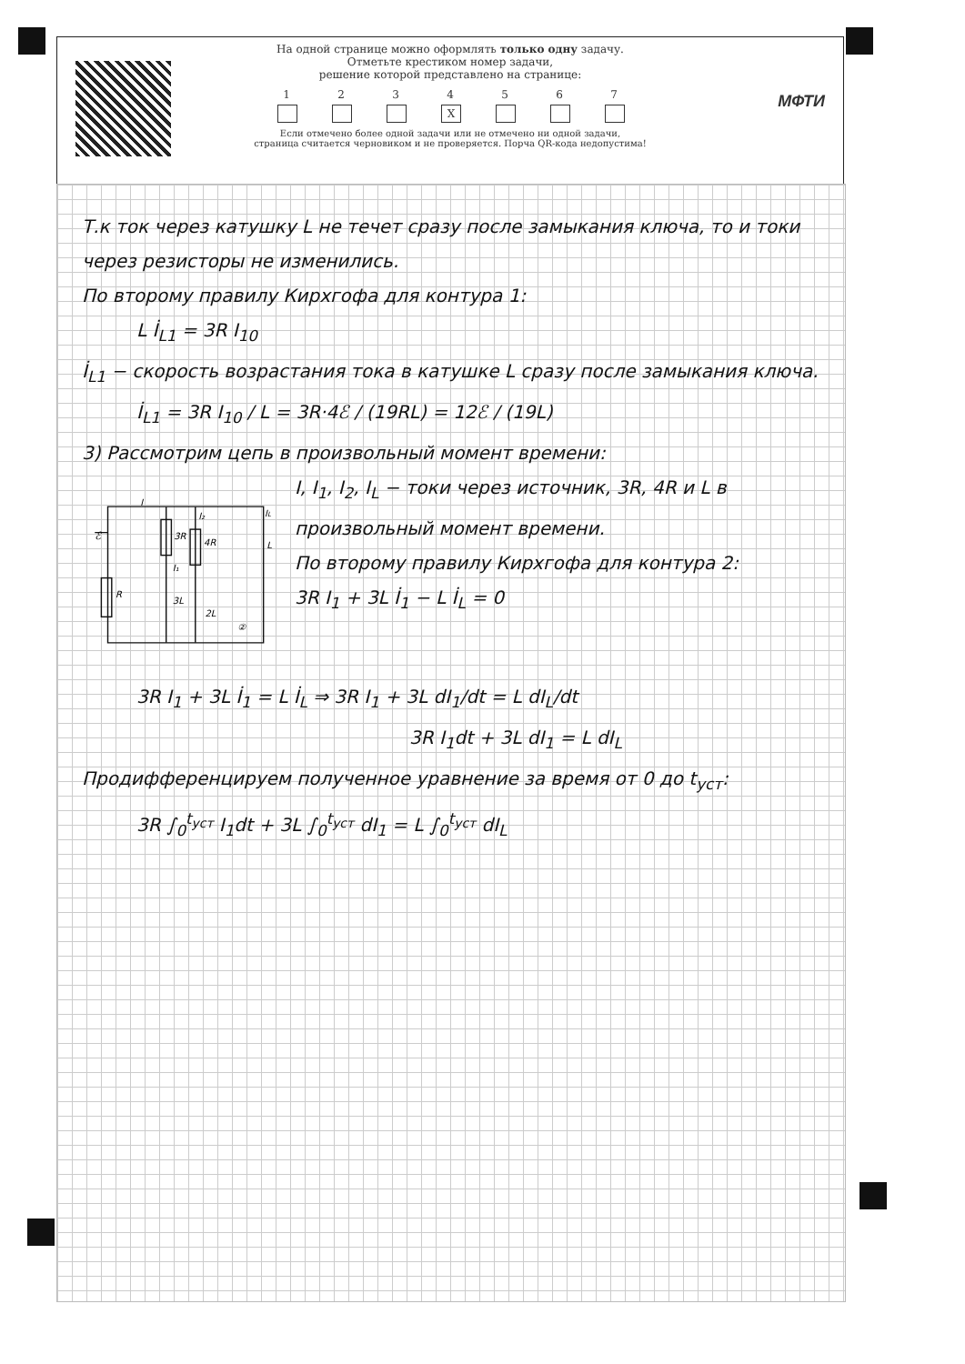МФТИ
На одной странице можно оформлять только одну задачу.
Отметьте крестиком номер задачи,
решение которой представлено на странице:
1 2 3 4
X
5 6 7
Если отмечено более одной задачи или не отмечено ни одной задачи,
страница считается черновиком и не проверяется. Порча QR-кода недопустима!
Т.к ток через катушку L не течет сразу после замыкания ключа, то и токи через резисторы не изменились.
По второму правилу Кирхгофа для контура 1:
L İ<sub>L1</sub> = 3R I<sub>10</sub>
İ<sub>L1</sub> − скорость возрастания тока в катушке L сразу после замыкания ключа.
İ<sub>L1</sub> = 3R I<sub>10</sub> / L = 3R·4ℰ / (19RL) = 12ℰ / (19L)
3) Рассмотрим цепь в произвольный момент времени:
ℰ
R
3R
4R
L
3L
2L
I
I₁
I₂
IL
②
I, I<sub>1</sub>, I<sub>2</sub>, I<sub>L</sub> − токи через источник, 3R, 4R и L в произвольный момент времени.
По второму правилу Кирхгофа для контура 2:
3R I<sub>1</sub> + 3L İ<sub>1</sub> − L İ<sub>L</sub> = 0
3R I<sub>1</sub> + 3L İ<sub>1</sub> = L İ<sub>L</sub> ⇒ 3R I<sub>1</sub> + 3L dI<sub>1</sub>/dt = L dI<sub>L</sub>/dt
3R I<sub>1</sub>dt + 3L dI<sub>1</sub> = L dI<sub>L</sub>
Продифференцируем полученное уравнение за время от 0 до t<sub>уст</sub>:
3R ∫<sub>0</sub><sup>t<sub>уст</sub></sup> I<sub>1</sub>dt + 3L ∫<sub>0</sub><sup>t<sub>уст</sub></sup> dI<sub>1</sub> = L ∫<sub>0</sub><sup>t<sub>уст</sub></sup> dI<sub>L</sub>